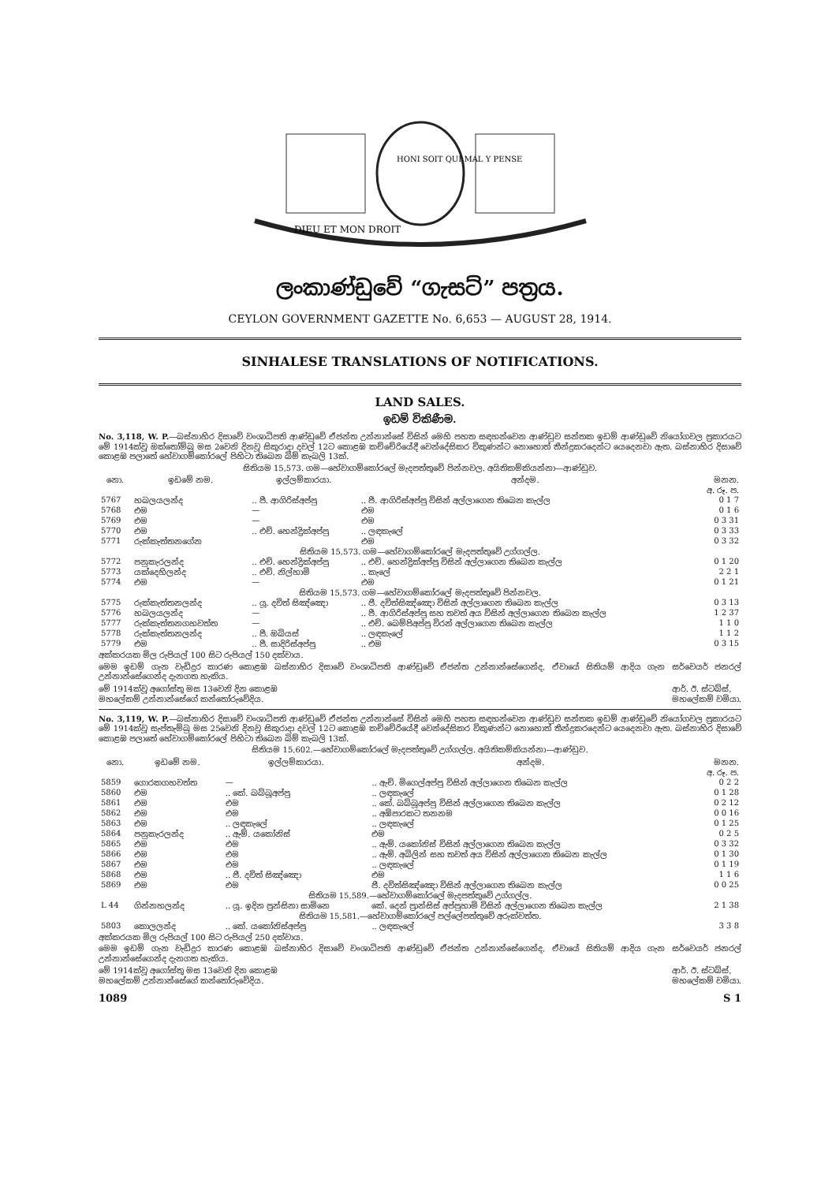HONI SOIT QUI MAL Y PENSE
DIEU ET MON DROIT
ලංකාණ්ඩුවේ “ගැසට්” පත්‍රය.
CEYLON GOVERNMENT GAZETTE No. 6,653 — AUGUST 28, 1914.
SINHALESE TRANSLATIONS OF NOTIFICATIONS.
LAND SALES.
ඉඩම් විකිණීම.
No. 3,118, W. P.—බස්නාහිර දිසාවේ වංශාධිපති ආණ්ඩුවේ ඒජන්ත උන්නාන්සේ විසින් මෙහි පහත සඳහන්වෙන ආණ්ඩුව සන්තක ඉඩම් ආණ්ඩුවේ නියෝගවල ප්‍රකාරයට මේ 1914ක්වූ ඔක්තෝම්බු මස 2වෙනි දිනවූ සිකුරාදා දවල් 12ට කොළඹ කච්චේරියේදී වෙන්දේසිකර විකුණන්ට නොහොත් තීන්දුකරදෙන්ට යෙදෙනවා ඇත. බස්නාහිර දිසාවේ කොළඹ පලාතේ හේවාගම්කෝරලේ පිහිටා තිබෙන බිම් කැබලි 13ක්.
සිතියම 15,573. ගම—හේවාගම්කෝරලේ මැදපත්තුවේ පින්නවල. අයිතිකම්කියන්නා—ආණ්ඩුව.
| නො. | ඉඩමේ නම. | ඉල්ලම්කාරයා. | අන්දම. | මනන. අ. රූ. ප. |
| --- | --- | --- | --- | --- |
| 5767 | හබලයලන්ද | .. පී. ආගිරිස්අප්පු | .. පී. ආගිරිස්අප්පු විසින් අල්ලාගෙන තිබෙන කැල්ල | 0 1 7 |
| 5768 | එම | — | එම | 0 1 6 |
| 5769 | එම | — | එම | 0 3 31 |
| 5770 | එම | .. එච්. හෙන්ද්‍රික්අප්පු | .. ලඳකැලේ | 0 3 33 |
| 5771 | රුක්කැත්තනගේන | | එම | 0 3 32 |
| සිතියම 15,573. ගම—හේවාගම්කෝරලේ මැදපත්තුවේ උග්ගල්ල. | | | | |
| 5772 | පනුකැරලන්ද | .. එච්. හෙන්ද්‍රික්අප්පු | .. එච්. හෙන්ද්‍රික්අප්පු විසින් අල්ලාගෙන තිබෙන කැල්ල | 0 1 20 |
| 5773 | යක්දෙහිලන්ද | .. එච්. නිල්හාමි | .. කැලේ | 2 2 1 |
| 5774 | එම | — | එම | 0 1 21 |
| සිතියම 15,573. ගම—හේවාගම්කෝරලේ මැදපත්තුවේ පින්නවල. | | | | |
| 5775 | රුක්කැත්තනලන්ද | .. යූ. දවිත් සිඤ්ඤො | .. ජී. දවිත්සිඤ්ඤො විසින් අල්ලාගෙන තිබෙන කැල්ල | 0 3 13 |
| 5776 | හබලයලන්ද | — | .. පී. ආගිරිස්අප්පු සහ තවත් අය විසින් අල්ලාගෙන තිබෙන කැල්ල | 1 2 37 |
| 5777 | රුක්කැත්තනගහවත්ත | — | .. එච්. බෙම්පිඅප්පු විරන් අල්ලාගෙන තිබෙන කැල්ල | 1 1 0 |
| 5778 | රුක්කැත්තනලන්ද | .. පී. ඔබියස් | .. ලඳකැලේ | 1 1 2 |
| 5779 | එම | .. පී. සාදිරිස්අප්පු | .. එම | 0 3 15 |
අක්කරයක මිල රුපියල් 100 සිට රුපියල් 150 දක්වාය.
මෙම ඉඩම් ගැන වැඩිදුර කාරණ කොළඹ බස්නාහිර දිසාවේ වංශාධිපති ආණ්ඩුවේ ඒජන්ත උන්නාන්සේගෙන්ද, ඒවායේ සිතියම් ආදිය ගැන සර්වෙයර් ජනරල් උන්නාන්සේගෙන්ද දැනගත හැකිය.
මේ 1914ක්වූ අගෝස්තු මස 13වෙනි දින කොළඹ
මහලේකම් උන්නාන්සේගේ කන්තෝරුවේදිය. ආර්. ඊ. ස්ටබ්ස්,
මහලේකම් වමියා.
No. 3,119, W. P.—බස්නාහිර දිසාවේ වංශාධිපති ආණ්ඩුවේ ඒජන්ත උන්නාන්සේ විසින් මෙහි පහත සඳහන්වෙන ආණ්ඩුව සන්තක ඉඩම් ආණ්ඩුවේ නියෝගවල ප්‍රකාරයට මේ 1914ක්වූ සැප්තැම්බු මස 25වෙනි දිනවූ සිකුරාදා දවල් 12ට කොළඹ කච්චේරියේදී වෙන්දේසිකර විකුණන්ට නොහොත් තීන්දුකරදෙන්ට යෙදෙනවා ඇත. බස්නාහිර දිසාවේ කොළඹ පලාතේ හේවාගම්කෝරලේ පිහිටා තිබෙන බිම් කැබලි 13ක්.
සිතියම 15,602.—හේවාගම්කෝරලේ මැදපත්තුවේ උග්ගල්ල. අයිතිකම්කියන්නා—ආණ්ඩුව.
| නො. | ඉඩමේ නම. | ඉල්ලම්කාරයා. | අන්දම. | මනන. අ. රූ. ප. |
| --- | --- | --- | --- | --- |
| 5859 | ගොරකගහවත්ත | — | .. ඇච්. මිගෙල්අප්පු විසින් අල්ලාගෙන තිබෙන කැල්ල | 0 2 2 |
| 5860 | එම | .. කේ. බබ්බූඅප්පු | .. ලඳකැලේ | 0 1 28 |
| 5861 | එම | එම | .. කේ. බබ්බූඅප්පු විසින් අල්ලාගෙන තිබෙන කැල්ල | 0 2 12 |
| 5862 | එම | එම | .. අඹිපාරකට තනනම | 0 0 16 |
| 5863 | එම | .. ලඳකැලේ | .. ලඳකැලේ | 0 1 25 |
| 5864 | පනුකැරලන්ද | .. ඇම්. යකෝනිස් | එම | 0 2 5 |
| 5865 | එම | එම | .. ඇම්. යකෝනිස් විසින් අල්ලාගෙන තිබෙන කැල්ල | 0 3 32 |
| 5866 | එම | එම | .. ඇම්. අබිලින් සහ තවත් අය විසින් අල්ලාගෙන තිබෙන කැල්ල | 0 1 30 |
| 5867 | එම | එම | .. ලඳකැලේ | 0 1 19 |
| 5868 | එම | .. ජී. දවිත් සිඤ්ඤො | එම | 1 1 6 |
| 5869 | එම | එම | ජී. දවිත්සිඤ්ඤො විසින් අල්ලාගෙන තිබෙන කැල්ල | 0 0 25 |
| සිතියම 15,589.—හේවාගම්කෝරලේ මැදපත්තුවේ උග්ගල්ල. | | | | |
| L 44 | ගින්නහලන්ද | .. යූ. ඉදින ප්‍රන්සිනා සාමිනෙ | කේ. දෙන් ප්‍රාන්සිස් අප්පුහාමි විසින් අල්ලාගෙන තිබෙන කැල්ල | 2 1 38 |
| සිතියම 15,581.—හේවාගම්කෝරලේ පල්ලේපත්තුවේ අරුක්වත්ත. | | | | |
| 5803 | කොලලන්ද | .. කේ. යකෝනිස්අප්පු | .. ලඳකැලේ | 3 3 8 |
අක්කරයක මිල රුපියල් 100 සිට රුපියල් 250 දක්වාය.
මෙම ඉඩම් ගැන වැඩිදුර කාරණ කොළඹ බස්නාහිර දිසාවේ වංශාධිපති ආණ්ඩුවේ ඒජන්ත උන්නාන්සේගෙන්ද, ඒවායේ සිතියම් ආදිය ගැන සර්වෙයර් ජනරල් උන්නාන්සේගෙන්ද දැනගත හැකිය.
මේ 1914ක්වූ අගෝස්තු මස 13වෙනි දින කොළඹ
මහලේකම් උන්නාන්සේගේ කන්තෝරුවේදිය. ආර්. ඊ. ස්ටබ්ස්,
මහලේකම් වමියා.
1089 S 1